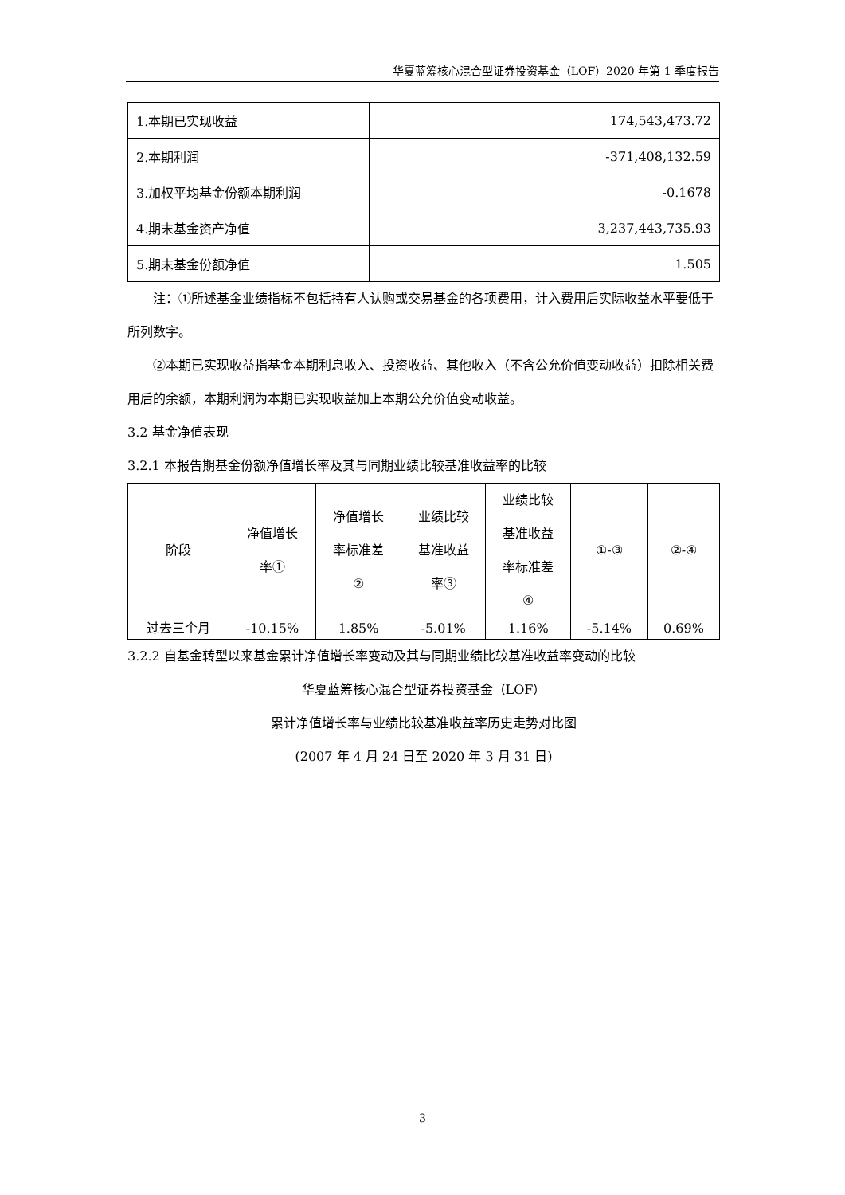华夏蓝筹核心混合型证券投资基金（LOF）2020 年第 1 季度报告
| 1.本期已实现收益 | 174,543,473.72 |
| 2.本期利润 | -371,408,132.59 |
| 3.加权平均基金份额本期利润 | -0.1678 |
| 4.期末基金资产净值 | 3,237,443,735.93 |
| 5.期末基金份额净值 | 1.505 |
注：①所述基金业绩指标不包括持有人认购或交易基金的各项费用，计入费用后实际收益水平要低于所列数字。
②本期已实现收益指基金本期利息收入、投资收益、其他收入（不含公允价值变动收益）扣除相关费用后的余额，本期利润为本期已实现收益加上本期公允价值变动收益。
3.2 基金净值表现
3.2.1 本报告期基金份额净值增长率及其与同期业绩比较基准收益率的比较
| 阶段 | 净值增长 率① | 净值增长 率标准差 ② | 业绩比较 基准收益 率③ | 业绩比较 基准收益 率标准差 ④ | ①-③ | ②-④ |
| 过去三个月 | -10.15% | 1.85% | -5.01% | 1.16% | -5.14% | 0.69% |
3.2.2 自基金转型以来基金累计净值增长率变动及其与同期业绩比较基准收益率变动的比较
华夏蓝筹核心混合型证券投资基金（LOF）
累计净值增长率与业绩比较基准收益率历史走势对比图
(2007 年 4 月 24 日至 2020 年 3 月 31 日)
3